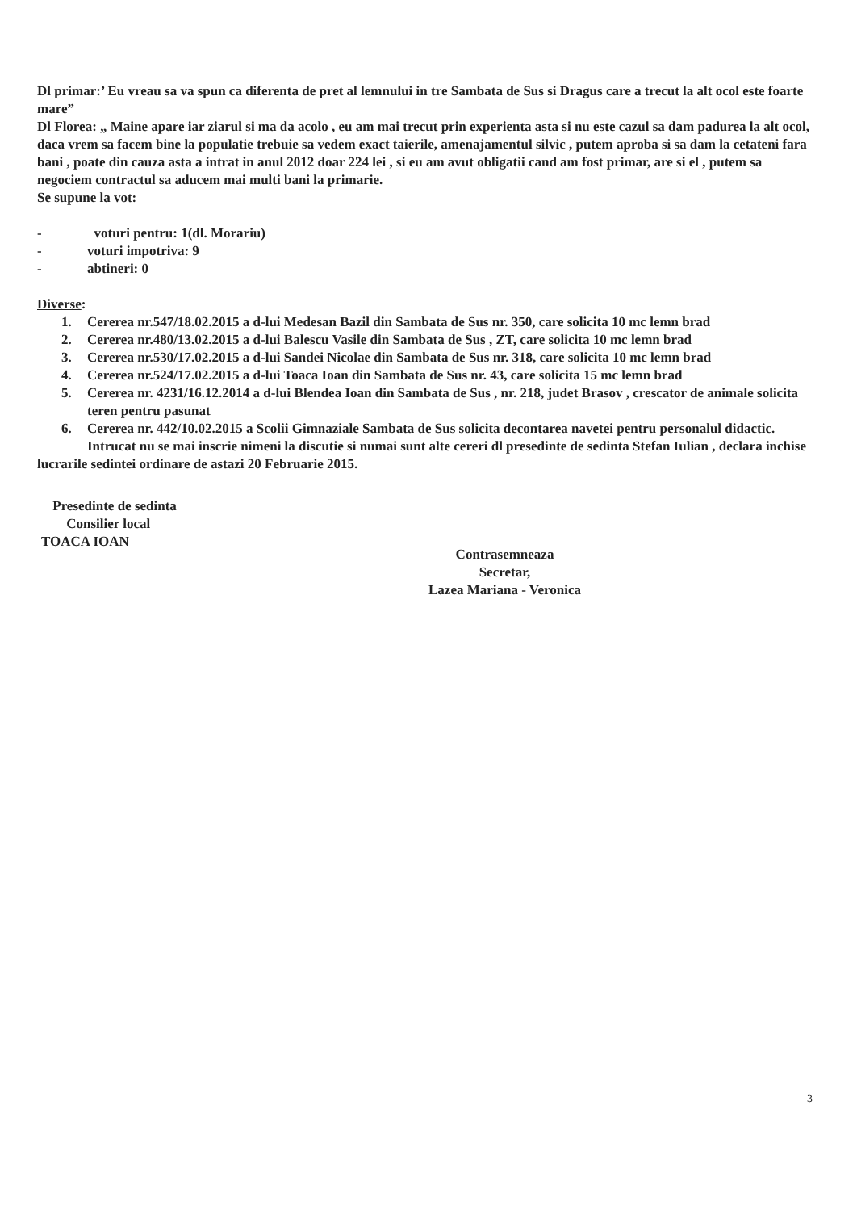Dl primar:’ Eu vreau sa va spun ca diferenta de pret al lemnului in tre Sambata de Sus si Dragus care a trecut la alt ocol este foarte mare”
Dl Florea: „ Maine apare iar ziarul si ma da acolo , eu am mai trecut prin experienta asta si nu este cazul sa dam padurea la alt ocol, daca vrem sa facem bine la populatie trebuie sa vedem exact taierile, amenajamentul silvic , putem aproba si sa dam la cetateni fara bani , poate din cauza asta a intrat in anul 2012 doar 224 lei , si eu am avut obligatii cand am fost primar, are si el , putem sa negociem contractul sa aducem mai multi bani la primarie.
Se supune la vot:
- voturi pentru: 1(dl. Morariu)
- voturi impotriva: 9
- abtineri: 0
Diverse:
1. Cererea nr.547/18.02.2015 a d-lui Medesan Bazil din Sambata de Sus nr. 350, care solicita 10 mc lemn brad
2. Cererea nr.480/13.02.2015 a d-lui Balescu Vasile din Sambata de Sus , ZT, care solicita 10 mc lemn brad
3. Cererea nr.530/17.02.2015 a d-lui Sandei Nicolae din Sambata de Sus nr. 318, care solicita 10 mc lemn brad
4. Cererea nr.524/17.02.2015 a d-lui Toaca Ioan din Sambata de Sus nr. 43, care solicita 15 mc lemn brad
5. Cererea nr. 4231/16.12.2014 a d-lui Blendea Ioan din Sambata de Sus , nr. 218, judet Brasov , crescator de animale solicita teren pentru pasunat
6. Cererea nr. 442/10.02.2015 a Scolii Gimnaziale Sambata de Sus solicita decontarea navetei pentru personalul didactic.
Intrucat nu se mai inscrie nimeni la discutie si numai sunt alte cereri dl presedinte de sedinta Stefan Iulian , declara inchise lucrarile sedintei ordinare de astazi 20 Februarie 2015.
Presedinte de sedinta
Consilier local
TOACA IOAN
Contrasemneaza
Secretar,
Lazea Mariana - Veronica
3